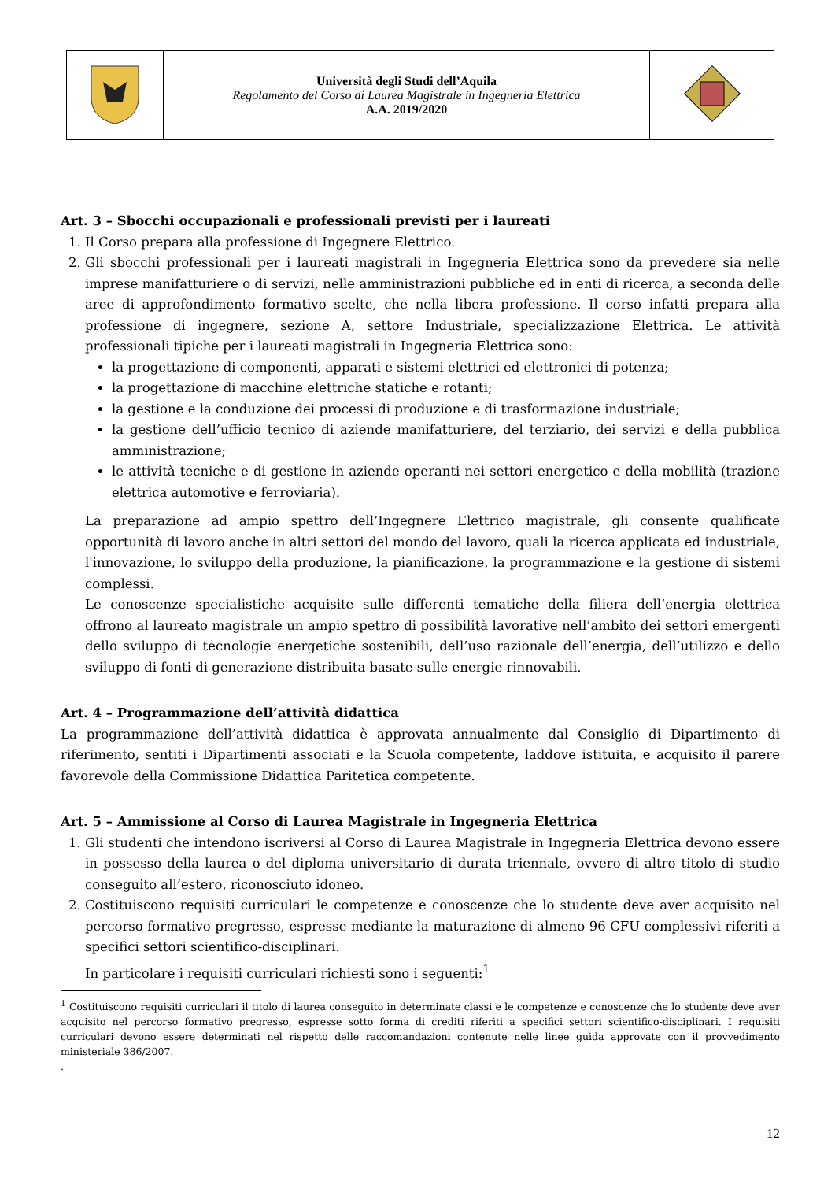| | Università degli Studi dell’Aquila Regolamento del Corso di Laurea Magistrale in Ingegneria Elettrica A.A. 2019/2020 | |
Art. 3 – Sbocchi occupazionali e professionali previsti per i laureati
1. Il Corso prepara alla professione di Ingegnere Elettrico.
2. Gli sbocchi professionali per i laureati magistrali in Ingegneria Elettrica sono da prevedere sia nelle imprese manifatturiere o di servizi, nelle amministrazioni pubbliche ed in enti di ricerca, a seconda delle aree di approfondimento formativo scelte, che nella libera professione. Il corso infatti prepara alla professione di ingegnere, sezione A, settore Industriale, specializzazione Elettrica. Le attività professionali tipiche per i laureati magistrali in Ingegneria Elettrica sono:
la progettazione di componenti, apparati e sistemi elettrici ed elettronici di potenza;
la progettazione di macchine elettriche statiche e rotanti;
la gestione e la conduzione dei processi di produzione e di trasformazione industriale;
la gestione dell’ufficio tecnico di aziende manifatturiere, del terziario, dei servizi e della pubblica amministrazione;
le attività tecniche e di gestione in aziende operanti nei settori energetico e della mobilità (trazione elettrica automotive e ferroviaria).
La preparazione ad ampio spettro dell’Ingegnere Elettrico magistrale, gli consente qualificate opportunità di lavoro anche in altri settori del mondo del lavoro, quali la ricerca applicata ed industriale, l'innovazione, lo sviluppo della produzione, la pianificazione, la programmazione e la gestione di sistemi complessi.
Le conoscenze specialistiche acquisite sulle differenti tematiche della filiera dell’energia elettrica offrono al laureato magistrale un ampio spettro di possibilità lavorative nell’ambito dei settori emergenti dello sviluppo di tecnologie energetiche sostenibili, dell’uso razionale dell’energia, dell’utilizzo e dello sviluppo di fonti di generazione distribuita basate sulle energie rinnovabili.
Art. 4 – Programmazione dell’attività didattica
La programmazione dell’attività didattica è approvata annualmente dal Consiglio di Dipartimento di riferimento, sentiti i Dipartimenti associati e la Scuola competente, laddove istituita, e acquisito il parere favorevole della Commissione Didattica Paritetica competente.
Art. 5 – Ammissione al Corso di Laurea Magistrale in Ingegneria Elettrica
1. Gli studenti che intendono iscriversi al Corso di Laurea Magistrale in Ingegneria Elettrica devono essere in possesso della laurea o del diploma universitario di durata triennale, ovvero di altro titolo di studio conseguito all’estero, riconosciuto idoneo.
2. Costituiscono requisiti curriculari le competenze e conoscenze che lo studente deve aver acquisito nel percorso formativo pregresso, espresse mediante la maturazione di almeno 96 CFU complessivi riferiti a specifici settori scientifico-disciplinari.
In particolare i requisiti curriculari richiesti sono i seguenti:<sup>1</sup>
<sup>1</sup> Costituiscono requisiti curriculari il titolo di laurea conseguito in determinate classi e le competenze e conoscenze che lo studente deve aver acquisito nel percorso formativo pregresso, espresse sotto forma di crediti riferiti a specifici settori scientifico-disciplinari. I requisiti curriculari devono essere determinati nel rispetto delle raccomandazioni contenute nelle linee guida approvate con il provvedimento ministeriale 386/2007.
.
12